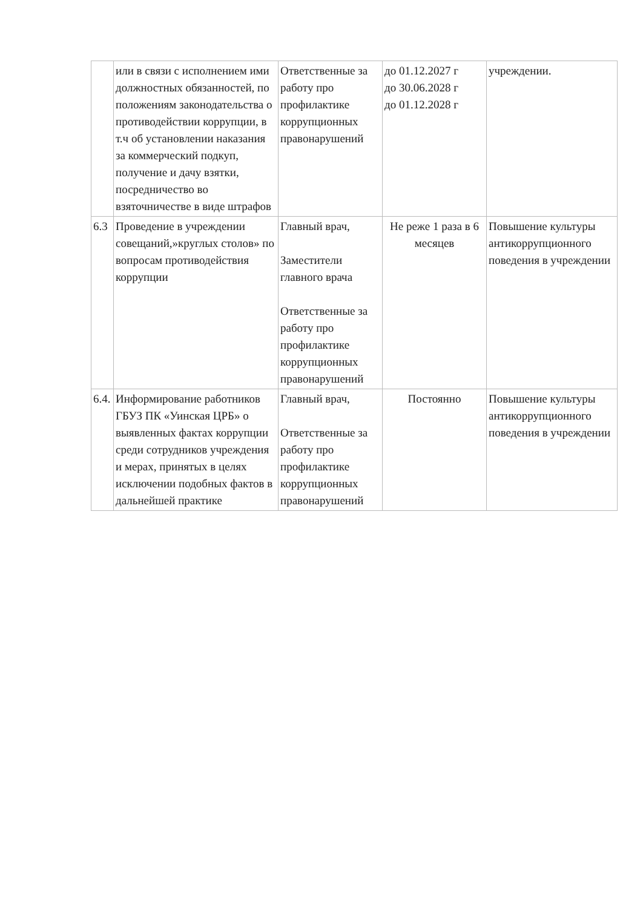| | или в связи с исполнением ими должностных обязанностей, по положениям законодательства о противодействии коррупции, в т.ч об установлении наказания за коммерческий подкуп, получение и дачу взятки, посредничество во взяточничестве в виде штрафов | Ответственные за работу про профилактике коррупционных правонарушений | до 01.12.2027 г до 30.06.2028 г до 01.12.2028 г | учреждении. |
| 6.3 | Проведение в учреждении совещаний,»круглых столов» по вопросам противодействия коррупции | Главный врач, Заместители главного врача Ответственные за работу про профилактике коррупционных правонарушений | Не реже 1 раза в 6 месяцев | Повышение культуры антикоррупционного поведения в учреждении |
| 6.4. | Информирование работников ГБУЗ ПК «Уинская ЦРБ» о выявленных фактах коррупции среди сотрудников учреждения и мерах, принятых в целях исключении подобных фактов в дальнейшей практике | Главный врач, Ответственные за работу про профилактике коррупционных правонарушений | Постоянно | Повышение культуры антикоррупционного поведения в учреждении |